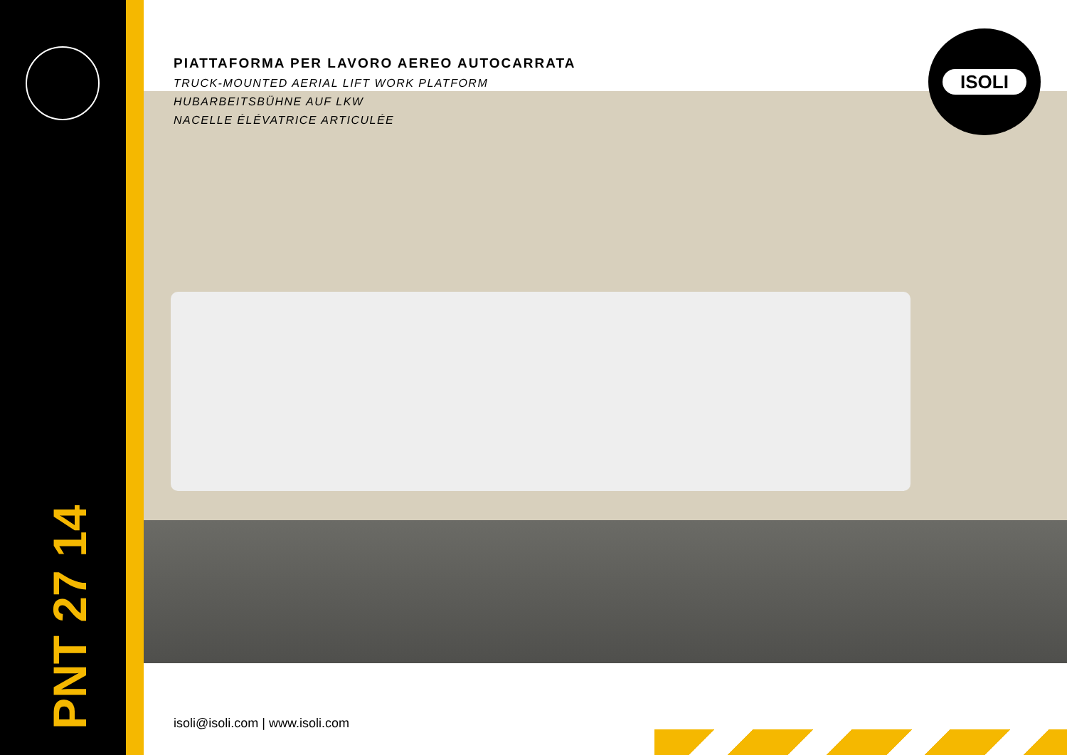PIATTAFORMA PER LAVORO AEREO AUTOCARRATA
TRUCK-MOUNTED AERIAL LIFT WORK PLATFORM
HUBARBEITSBÜHNE AUF LKW
NACELLE ÉLÉVATRICE ARTICULÉE
ISOLI
PNT 27 14
isoli@isoli.com | www.isoli.com